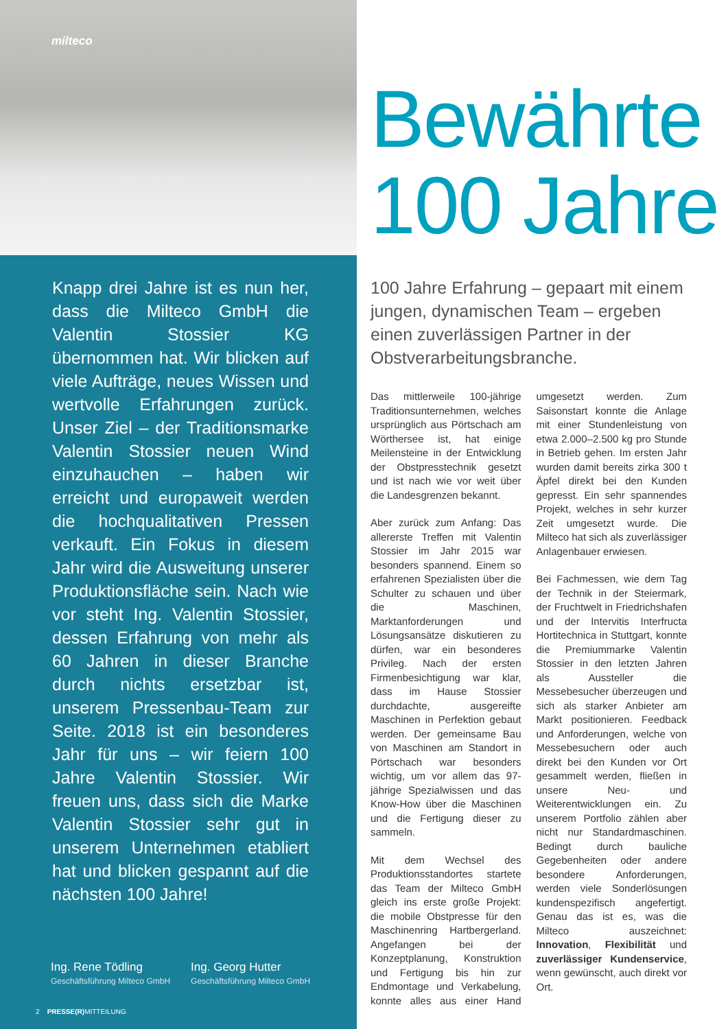milteco
Knapp drei Jahre ist es nun her, dass die Milteco GmbH die Valentin Stossier KG übernommen hat. Wir blicken auf viele Aufträge, neues Wissen und wertvolle Erfahrungen zurück. Unser Ziel – der Traditionsmarke Valentin Stossier neuen Wind einzuhauchen – haben wir erreicht und europaweit werden die hochqualitativen Pressen verkauft. Ein Fokus in diesem Jahr wird die Ausweitung unserer Produktionsfläche sein. Nach wie vor steht Ing. Valentin Stossier, dessen Erfahrung von mehr als 60 Jahren in dieser Branche durch nichts ersetzbar ist, unserem Pressenbau-Team zur Seite. 2018 ist ein besonderes Jahr für uns – wir feiern 100 Jahre Valentin Stossier. Wir freuen uns, dass sich die Marke Valentin Stossier sehr gut in unserem Unternehmen etabliert hat und blicken gespannt auf die nächsten 100 Jahre!
Ing. Rene Tödling
Geschäftsführung Milteco GmbH
Ing. Georg Hutter
Geschäftsführung Milteco GmbH
2 PRESSE(R) MITTEILUNG
Bewährte
100 Jahre
100 Jahre Erfahrung – gepaart mit einem jungen, dynamischen Team – ergeben einen zuverlässigen Partner in der Obstverarbeitungsbranche.
Das mittlerweile 100-jährige Traditionsunternehmen, welches ursprünglich aus Pörtschach am Wörthersee ist, hat einige Meilensteine in der Entwicklung der Obstpresstechnik gesetzt und ist nach wie vor weit über die Landesgrenzen bekannt.
Aber zurück zum Anfang: Das allererste Treffen mit Valentin Stossier im Jahr 2015 war besonders spannend. Einem so erfahrenen Spezialisten über die Schulter zu schauen und über die Maschinen, Marktanforderungen und Lösungsansätze diskutieren zu dürfen, war ein besonderes Privileg. Nach der ersten Firmenbesichtigung war klar, dass im Hause Stossier durchdachte, ausgereifte Maschinen in Perfektion gebaut werden. Der gemeinsame Bau von Maschinen am Standort in Pörtschach war besonders wichtig, um vor allem das 97-jährige Spezialwissen und das Know-How über die Maschinen und die Fertigung dieser zu sammeln.
Mit dem Wechsel des Produktionsstandortes startete das Team der Milteco GmbH gleich ins erste große Projekt: die mobile Obstpresse für den Maschinenring Hartbergerland. Angefangen bei der Konzeptplanung, Konstruktion und Fertigung bis hin zur Endmontage und Verkabelung, konnte alles aus einer Hand umgesetzt werden. Zum Saisonstart konnte die Anlage mit einer Stundenleistung von etwa 2.000–2.500 kg pro Stunde in Betrieb gehen. Im ersten Jahr wurden damit bereits zirka 300 t Äpfel direkt bei den Kunden gepresst. Ein sehr spannendes Projekt, welches in sehr kurzer Zeit umgesetzt wurde. Die Milteco hat sich als zuverlässiger Anlagenbauer erwiesen.
Bei Fachmessen, wie dem Tag der Technik in der Steiermark, der Fruchtwelt in Friedrichshafen und der Intervitis Interfructa Hortitechnica in Stuttgart, konnte die Premiummarke Valentin Stossier in den letzten Jahren als Aussteller die Messebesucher überzeugen und sich als starker Anbieter am Markt positionieren. Feedback und Anforderungen, welche von Messebesuchern oder auch direkt bei den Kunden vor Ort gesammelt werden, fließen in unsere Neu- und Weiterentwicklungen ein. Zu unserem Portfolio zählen aber nicht nur Standardmaschinen. Bedingt durch bauliche Gegebenheiten oder andere besondere Anforderungen, werden viele Sonderlösungen kundenspezifisch angefertigt. Genau das ist es, was die Milteco auszeichnet: Innovation, Flexibilität und zuverlässiger Kundenservice, wenn gewünscht, auch direkt vor Ort.